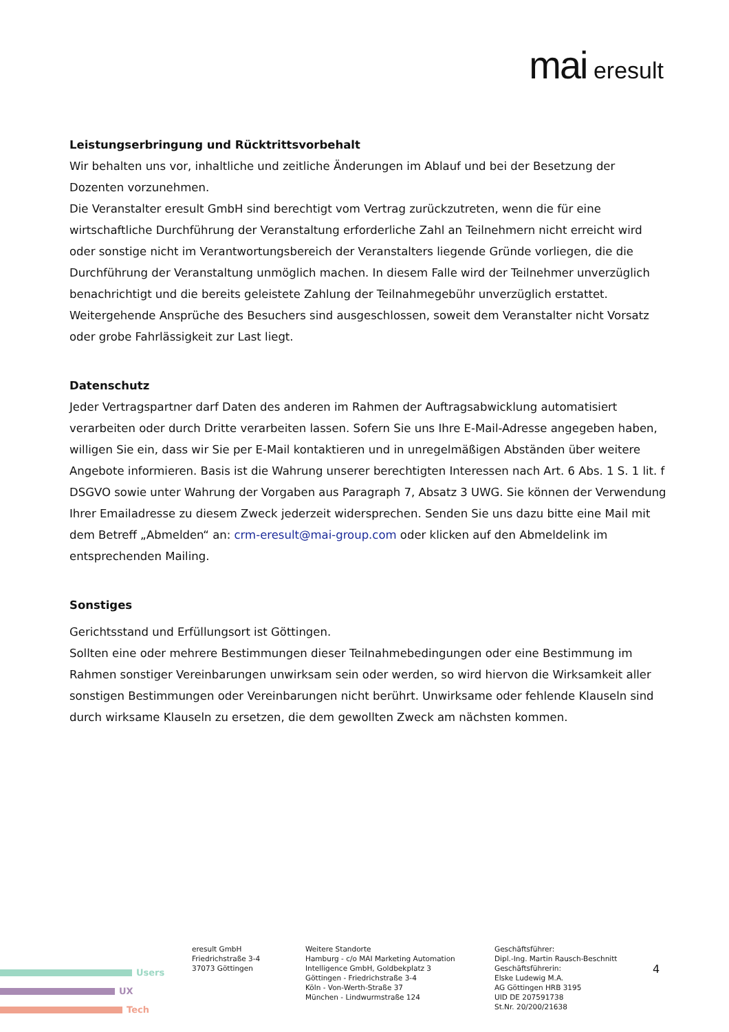mai eresult
Leistungserbringung und Rücktrittsvorbehalt
Wir behalten uns vor, inhaltliche und zeitliche Änderungen im Ablauf und bei der Besetzung der Dozenten vorzunehmen.
Die Veranstalter eresult GmbH sind berechtigt vom Vertrag zurückzutreten, wenn die für eine wirtschaftliche Durchführung der Veranstaltung erforderliche Zahl an Teilnehmern nicht erreicht wird oder sonstige nicht im Verantwortungsbereich der Veranstalters liegende Gründe vorliegen, die die Durchführung der Veranstaltung unmöglich machen. In diesem Falle wird der Teilnehmer unverzüglich benachrichtigt und die bereits geleistete Zahlung der Teilnahmegebühr unverzüglich erstattet. Weitergehende Ansprüche des Besuchers sind ausgeschlossen, soweit dem Veranstalter nicht Vorsatz oder grobe Fahrlässigkeit zur Last liegt.
Datenschutz
Jeder Vertragspartner darf Daten des anderen im Rahmen der Auftragsabwicklung automatisiert verarbeiten oder durch Dritte verarbeiten lassen. Sofern Sie uns Ihre E-Mail-Adresse angegeben haben, willigen Sie ein, dass wir Sie per E-Mail kontaktieren und in unregelmäßigen Abständen über weitere Angebote informieren. Basis ist die Wahrung unserer berechtigten Interessen nach Art. 6 Abs. 1 S. 1 lit. f DSGVO sowie unter Wahrung der Vorgaben aus Paragraph 7, Absatz 3 UWG. Sie können der Verwendung Ihrer Emailadresse zu diesem Zweck jederzeit widersprechen. Senden Sie uns dazu bitte eine Mail mit dem Betreff „Abmelden“ an: crm-eresult@mai-group.com oder klicken auf den Abmeldelink im entsprechenden Mailing.
Sonstiges
Gerichtsstand und Erfüllungsort ist Göttingen.
Sollten eine oder mehrere Bestimmungen dieser Teilnahmebedingungen oder eine Bestimmung im Rahmen sonstiger Vereinbarungen unwirksam sein oder werden, so wird hiervon die Wirksamkeit aller sonstigen Bestimmungen oder Vereinbarungen nicht berührt. Unwirksame oder fehlende Klauseln sind durch wirksame Klauseln zu ersetzen, die dem gewollten Zweck am nächsten kommen.
Users
UX
Tech
eresult GmbH
Friedrichstraße 3-4
37073 Göttingen
Weitere Standorte
Hamburg - c/o MAI Marketing Automation Intelligence GmbH, Goldbekplatz 3
Göttingen - Friedrichstraße 3-4
Köln - Von-Werth-Straße 37
München - Lindwurmstraße 124
Geschäftsführer:
Dipl.-Ing. Martin Rausch-Beschnitt
Geschäftsführerin:
Elske Ludewig M.A.
AG Göttingen HRB 3195
UID DE 207591738
St.Nr. 20/200/21638
4